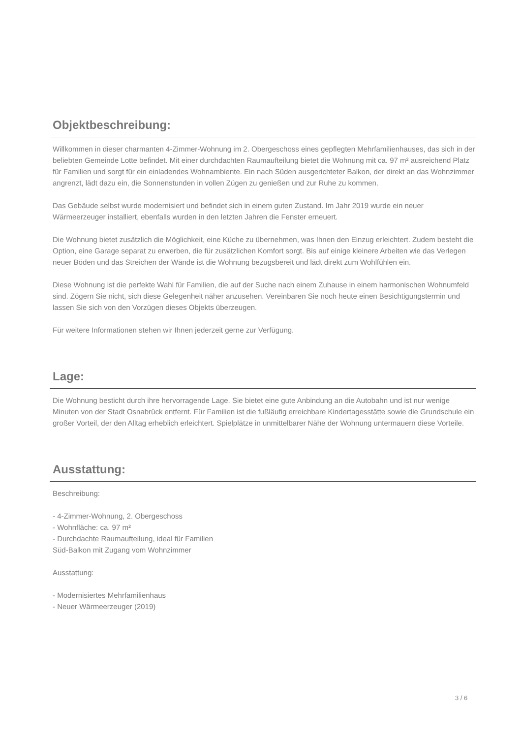Objektbeschreibung:
Willkommen in dieser charmanten 4-Zimmer-Wohnung im 2. Obergeschoss eines gepflegten Mehrfamilienhauses, das sich in der beliebten Gemeinde Lotte befindet. Mit einer durchdachten Raumaufteilung bietet die Wohnung mit ca. 97 m² ausreichend Platz für Familien und sorgt für ein einladendes Wohnambiente. Ein nach Süden ausgerichteter Balkon, der direkt an das Wohnzimmer angrenzt, lädt dazu ein, die Sonnenstunden in vollen Zügen zu genießen und zur Ruhe zu kommen.
Das Gebäude selbst wurde modernisiert und befindet sich in einem guten Zustand. Im Jahr 2019 wurde ein neuer Wärmeerzeuger installiert, ebenfalls wurden in den letzten Jahren die Fenster erneuert.
Die Wohnung bietet zusätzlich die Möglichkeit, eine Küche zu übernehmen, was Ihnen den Einzug erleichtert. Zudem besteht die Option, eine Garage separat zu erwerben, die für zusätzlichen Komfort sorgt. Bis auf einige kleinere Arbeiten wie das Verlegen neuer Böden und das Streichen der Wände ist die Wohnung bezugsbereit und lädt direkt zum Wohlfühlen ein.
Diese Wohnung ist die perfekte Wahl für Familien, die auf der Suche nach einem Zuhause in einem harmonischen Wohnumfeld sind. Zögern Sie nicht, sich diese Gelegenheit näher anzusehen. Vereinbaren Sie noch heute einen Besichtigungstermin und lassen Sie sich von den Vorzügen dieses Objekts überzeugen.
Für weitere Informationen stehen wir Ihnen jederzeit gerne zur Verfügung.
Lage:
Die Wohnung besticht durch ihre hervorragende Lage. Sie bietet eine gute Anbindung an die Autobahn und ist nur wenige Minuten von der Stadt Osnabrück entfernt. Für Familien ist die fußläufig erreichbare Kindertagesstätte sowie die Grundschule ein großer Vorteil, der den Alltag erheblich erleichtert. Spielplätze in unmittelbarer Nähe der Wohnung untermauern diese Vorteile.
Ausstattung:
Beschreibung:
- 4-Zimmer-Wohnung, 2. Obergeschoss
- Wohnfläche: ca. 97 m²
- Durchdachte Raumaufteilung, ideal für Familien
Süd-Balkon mit Zugang vom Wohnzimmer
Ausstattung:
- Modernisiertes Mehrfamilienhaus
- Neuer Wärmeerzeuger (2019)
3 / 6